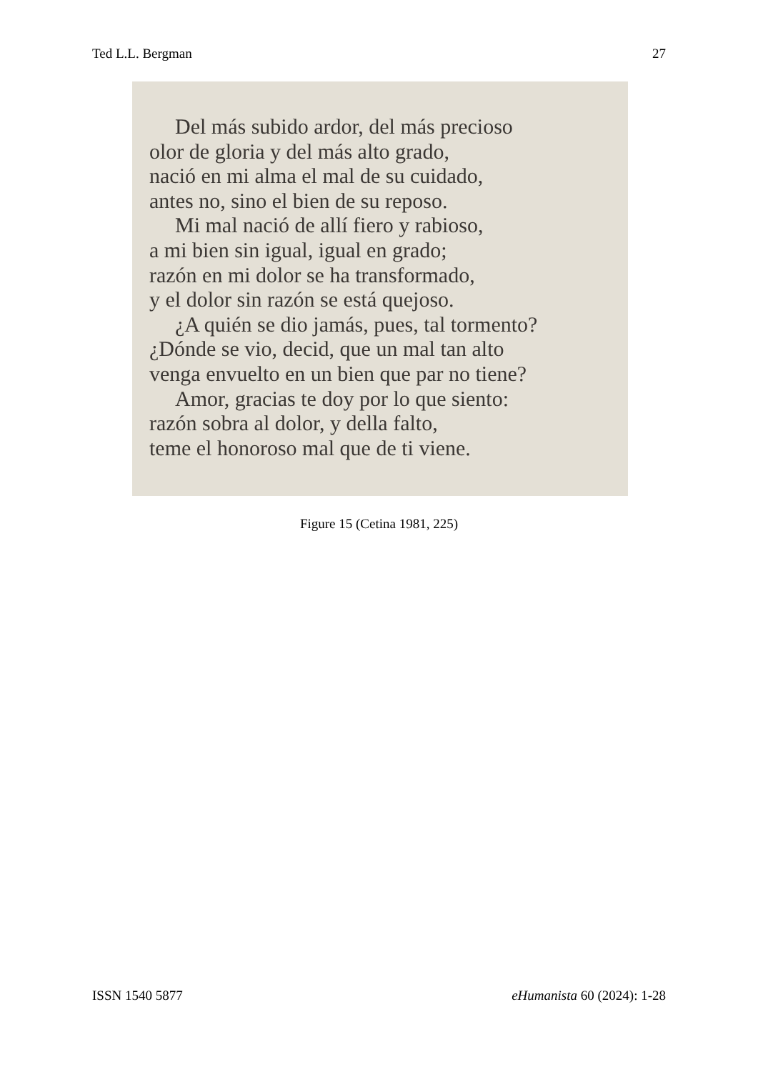Ted L.L. Bergman 27
Del más subido ardor, del más precioso
olor de gloria y del más alto grado,
nació en mi alma el mal de su cuidado,
antes no, sino el bien de su reposo.
Mi mal nació de allí fiero y rabioso,
a mi bien sin igual, igual en grado;
razón en mi dolor se ha transformado,
y el dolor sin razón se está quejoso.
¿A quién se dio jamás, pues, tal tormento?
¿Dónde se vio, decid, que un mal tan alto
venga envuelto en un bien que par no tiene?
Amor, gracias te doy por lo que siento:
razón sobra al dolor, y della falto,
teme el honoroso mal que de ti viene.
Figure 15 (Cetina 1981, 225)
ISSN 1540 5877 eHumanista 60 (2024): 1-28